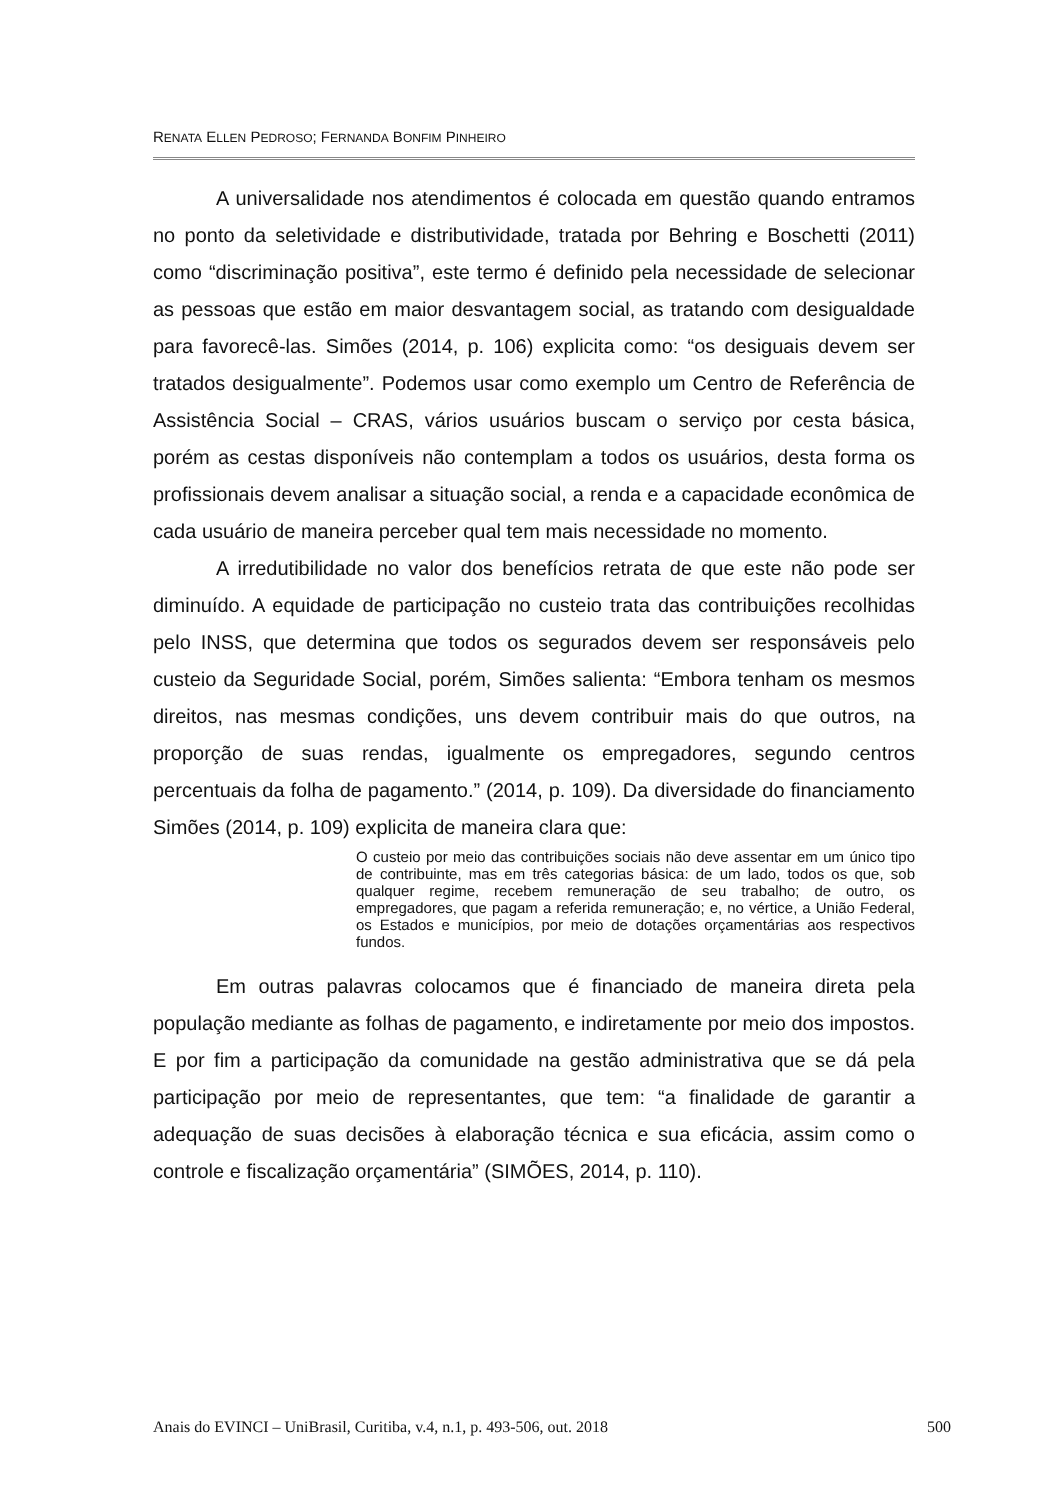RENATA ELLEN PEDROSO; FERNANDA BONFIM PINHEIRO
A universalidade nos atendimentos é colocada em questão quando entramos no ponto da seletividade e distributividade, tratada por Behring e Boschetti (2011) como “discriminação positiva”, este termo é definido pela necessidade de selecionar as pessoas que estão em maior desvantagem social, as tratando com desigualdade para favorecê-las. Simões (2014, p. 106) explicita como: “os desiguais devem ser tratados desigualmente”. Podemos usar como exemplo um Centro de Referência de Assistência Social – CRAS, vários usuários buscam o serviço por cesta básica, porém as cestas disponíveis não contemplam a todos os usuários, desta forma os profissionais devem analisar a situação social, a renda e a capacidade econômica de cada usuário de maneira perceber qual tem mais necessidade no momento.
A irredutibilidade no valor dos benefícios retrata de que este não pode ser diminuído. A equidade de participação no custeio trata das contribuições recolhidas pelo INSS, que determina que todos os segurados devem ser responsáveis pelo custeio da Seguridade Social, porém, Simões salienta: “Embora tenham os mesmos direitos, nas mesmas condições, uns devem contribuir mais do que outros, na proporção de suas rendas, igualmente os empregadores, segundo centros percentuais da folha de pagamento.” (2014, p. 109). Da diversidade do financiamento Simões (2014, p. 109) explicita de maneira clara que:
O custeio por meio das contribuições sociais não deve assentar em um único tipo de contribuinte, mas em três categorias básica: de um lado, todos os que, sob qualquer regime, recebem remuneração de seu trabalho; de outro, os empregadores, que pagam a referida remuneração; e, no vértice, a União Federal, os Estados e municípios, por meio de dotações orçamentárias aos respectivos fundos.
Em outras palavras colocamos que é financiado de maneira direta pela população mediante as folhas de pagamento, e indiretamente por meio dos impostos. E por fim a participação da comunidade na gestão administrativa que se dá pela participação por meio de representantes, que tem: “a finalidade de garantir a adequação de suas decisões à elaboração técnica e sua eficácia, assim como o controle e fiscalização orçamentária” (SIMÕES, 2014, p. 110).
Anais do EVINCI – UniBrasil, Curitiba, v.4, n.1, p. 493-506, out. 2018 500